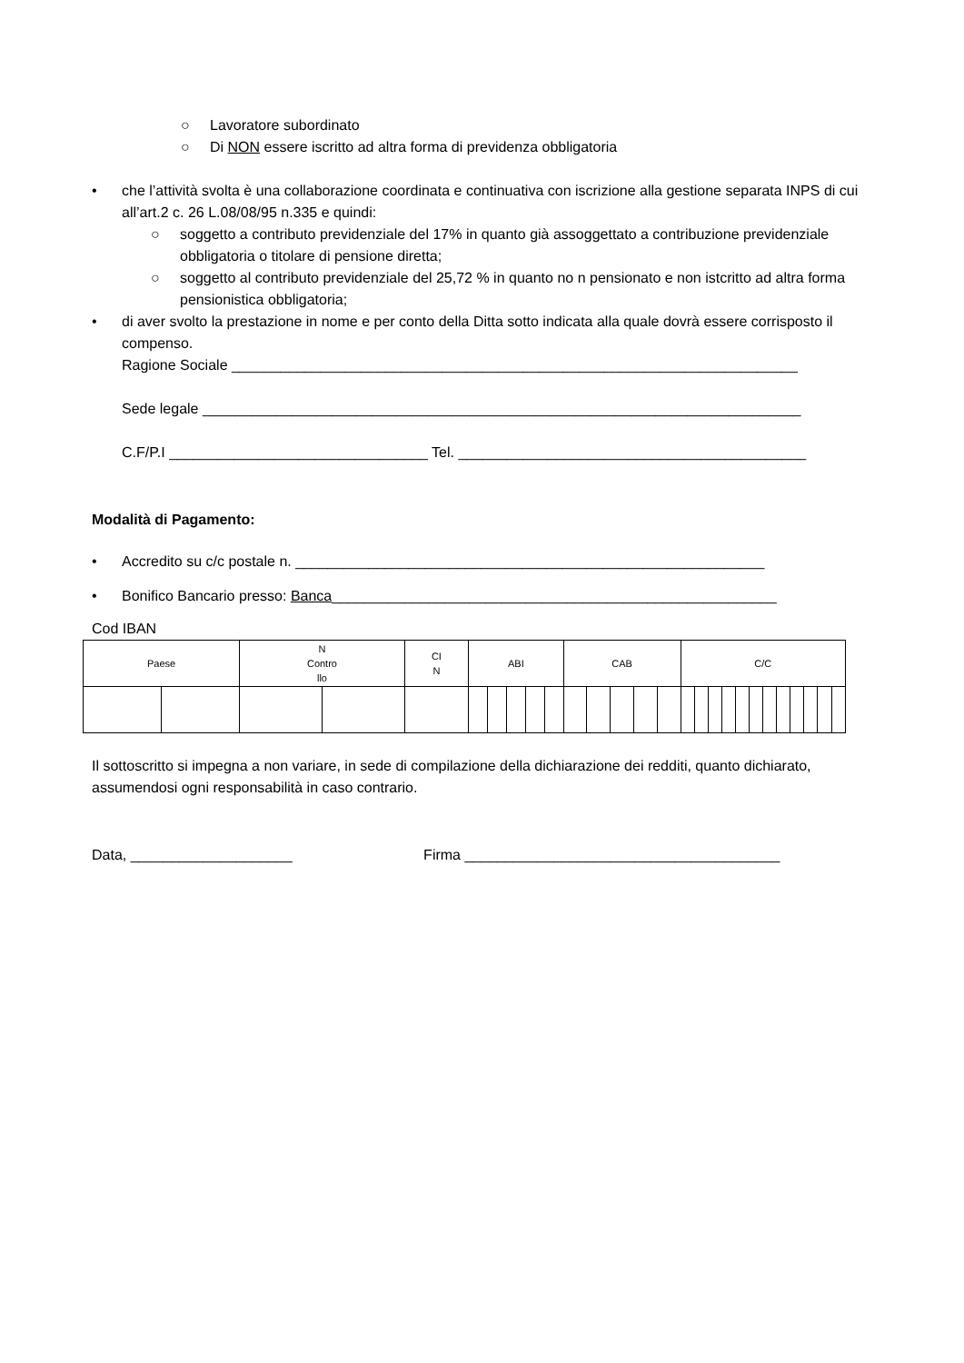○ Lavoratore subordinato
○ Di NON essere iscritto ad altra forma di previdenza obbligatoria
• che l’attività svolta è una collaborazione coordinata e continuativa con iscrizione alla gestione separata INPS di cui all’art.2 c. 26 L.08/08/95 n.335 e quindi:
○ soggetto a contributo previdenziale del 17% in quanto già assoggettato a contribuzione previdenziale obbligatoria o titolare di pensione diretta;
○ soggetto al contributo previdenziale del 25,72 % in quanto no n pensionato e non istcritto ad altra forma pensionistica obbligatoria;
• di aver svolto la prestazione in nome e per conto della Ditta sotto indicata alla quale dovrà essere corrisposto il compenso.
Ragione Sociale ______________________________________________________________________
Sede legale __________________________________________________________________________
C.F/P.I ________________________________ Tel. ___________________________________________
Modalità di Pagamento:
• Accredito su c/c postale n. __________________________________________________________
• Bonifico Bancario presso: Banca_______________________________________________________
Cod IBAN
| Paese | | N Contro llo | | CI N | ABI | | | | | CAB | | | | | C/C | | | | | | | | | | | |
Il sottoscritto si impegna a non variare, in sede di compilazione della dichiarazione dei redditi, quanto dichiarato, assumendosi ogni responsabilità in caso contrario.
Data, ____________________ Firma _______________________________________